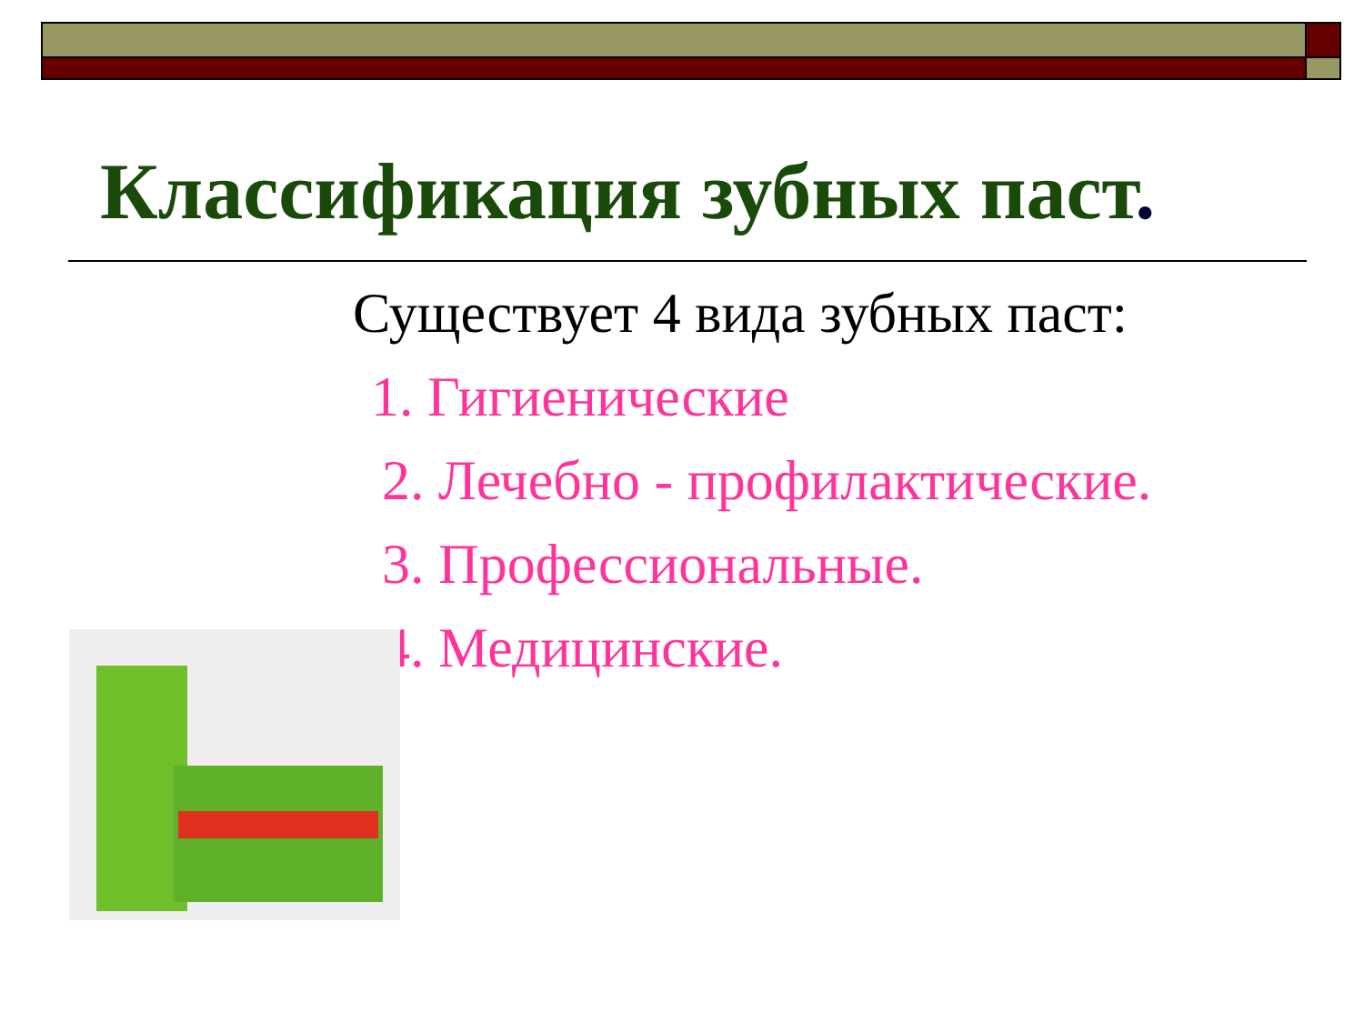Классификация зубных паст.
Существует 4 вида зубных паст:
1. Гигиенические
2. Лечебно - профилактические.
3. Профессиональные.
4. Медицинские.